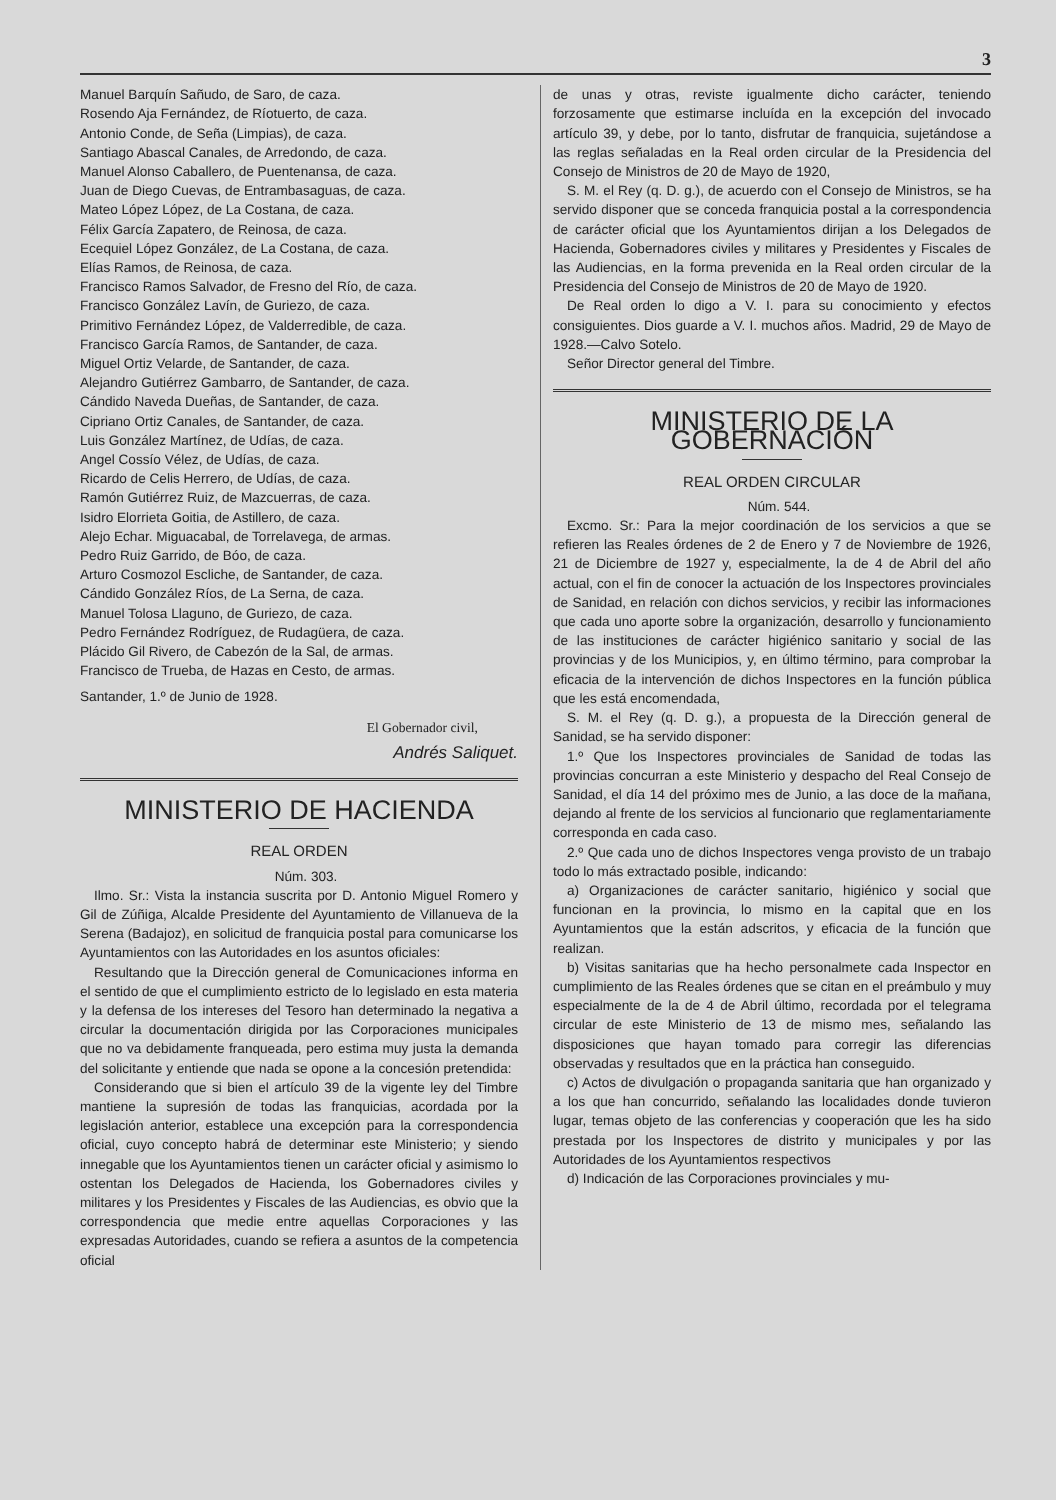3
Manuel Barquín Sañudo, de Saro, de caza.
Rosendo Aja Fernández, de Ríotuerto, de caza.
Antonio Conde, de Seña (Limpias), de caza.
Santiago Abascal Canales, de Arredondo, de caza.
Manuel Alonso Caballero, de Puentenansa, de caza.
Juan de Diego Cuevas, de Entrambasaguas, de caza.
Mateo López López, de La Costana, de caza.
Félix García Zapatero, de Reinosa, de caza.
Ecequiel López González, de La Costana, de caza.
Elías Ramos, de Reinosa, de caza.
Francisco Ramos Salvador, de Fresno del Río, de caza.
Francisco González Lavín, de Guriezo, de caza.
Primitivo Fernández López, de Valderredible, de caza.
Francisco García Ramos, de Santander, de caza.
Miguel Ortiz Velarde, de Santander, de caza.
Alejandro Gutiérrez Gambarro, de Santander, de caza.
Cándido Naveda Dueñas, de Santander, de caza.
Cipriano Ortiz Canales, de Santander, de caza.
Luis González Martínez, de Udías, de caza.
Angel Cossío Vélez, de Udías, de caza.
Ricardo de Celis Herrero, de Udías, de caza.
Ramón Gutiérrez Ruiz, de Mazcuerras, de caza.
Isidro Elorrieta Goitia, de Astillero, de caza.
Alejo Echar. Miguacabal, de Torrelavega, de armas.
Pedro Ruiz Garrido, de Bóo, de caza.
Arturo Cosmozol Escliche, de Santander, de caza.
Cándido González Ríos, de La Serna, de caza.
Manuel Tolosa Llaguno, de Guriezo, de caza.
Pedro Fernández Rodríguez, de Rudagüera, de caza.
Plácido Gil Rivero, de Cabezón de la Sal, de armas.
Francisco de Trueba, de Hazas en Cesto, de armas.
Santander, 1.º de Junio de 1928.
El Gobernador civil,
Andrés Saliquet.
MINISTERIO DE HACIENDA
REAL ORDEN
Núm. 303.
Ilmo. Sr.: Vista la instancia suscrita por D. Antonio Miguel Romero y Gil de Zúñiga, Alcalde Presidente del Ayuntamiento de Villanueva de la Serena (Badajoz), en solicitud de franquicia postal para comunicarse los Ayuntamientos con las Autoridades en los asuntos oficiales:
Resultando que la Dirección general de Comunicaciones informa en el sentido de que el cumplimiento estricto de lo legislado en esta materia y la defensa de los intereses del Tesoro han determinado la negativa a circular la documentación dirigida por las Corporaciones municipales que no va debidamente franqueada, pero estima muy justa la demanda del solicitante y entiende que nada se opone a la concesión pretendida:
Considerando que si bien el artículo 39 de la vigente ley del Timbre mantiene la supresión de todas las franquicias, acordada por la legislación anterior, establece una excepción para la correspondencia oficial, cuyo concepto habrá de determinar este Ministerio; y siendo innegable que los Ayuntamientos tienen un carácter oficial y asimismo lo ostentan los Delegados de Hacienda, los Gobernadores civiles y militares y los Presidentes y Fiscales de las Audiencias, es obvio que la correspondencia que medie entre aquellas Corporaciones y las expresadas Autoridades, cuando se refiera a asuntos de la competencia oficial
de unas y otras, reviste igualmente dicho carácter, teniendo forzosamente que estimarse incluída en la excepción del invocado artículo 39, y debe, por lo tanto, disfrutar de franquicia, sujetándose a las reglas señaladas en la Real orden circular de la Presidencia del Consejo de Ministros de 20 de Mayo de 1920,
S. M. el Rey (q. D. g.), de acuerdo con el Consejo de Ministros, se ha servido disponer que se conceda franquicia postal a la correspondencia de carácter oficial que los Ayuntamientos dirijan a los Delegados de Hacienda, Gobernadores civiles y militares y Presidentes y Fiscales de las Audiencias, en la forma prevenida en la Real orden circular de la Presidencia del Consejo de Ministros de 20 de Mayo de 1920.
De Real orden lo digo a V. I. para su conocimiento y efectos consiguientes. Dios guarde a V. I. muchos años. Madrid, 29 de Mayo de 1928.—Calvo Sotelo.
Señor Director general del Timbre.
MINISTERIO DE LA GOBERNACIÓN
REAL ORDEN CIRCULAR
Núm. 544.
Excmo. Sr.: Para la mejor coordinación de los servicios a que se refieren las Reales órdenes de 2 de Enero y 7 de Noviembre de 1926, 21 de Diciembre de 1927 y, especialmente, la de 4 de Abril del año actual, con el fin de conocer la actuación de los Inspectores provinciales de Sanidad, en relación con dichos servicios, y recibir las informaciones que cada uno aporte sobre la organización, desarrollo y funcionamiento de las instituciones de carácter higiénico sanitario y social de las provincias y de los Municipios, y, en último término, para comprobar la eficacia de la intervención de dichos Inspectores en la función pública que les está encomendada,
S. M. el Rey (q. D. g.), a propuesta de la Dirección general de Sanidad, se ha servido disponer:
1.º Que los Inspectores provinciales de Sanidad de todas las provincias concurran a este Ministerio y despacho del Real Consejo de Sanidad, el día 14 del próximo mes de Junio, a las doce de la mañana, dejando al frente de los servicios al funcionario que reglamentariamente corresponda en cada caso.
2.º Que cada uno de dichos Inspectores venga provisto de un trabajo todo lo más extractado posible, indicando:
a) Organizaciones de carácter sanitario, higiénico y social que funcionan en la provincia, lo mismo en la capital que en los Ayuntamientos que la están adscritos, y eficacia de la función que realizan.
b) Visitas sanitarias que ha hecho personalmete cada Inspector en cumplimiento de las Reales órdenes que se citan en el preámbulo y muy especialmente de la de 4 de Abril último, recordada por el telegrama circular de este Ministerio de 13 de mismo mes, señalando las disposiciones que hayan tomado para corregir las diferencias observadas y resultados que en la práctica han conseguido.
c) Actos de divulgación o propaganda sanitaria que han organizado y a los que han concurrido, señalando las localidades donde tuvieron lugar, temas objeto de las conferencias y cooperación que les ha sido prestada por los Inspectores de distrito y municipales y por las Autoridades de los Ayuntamientos respectivos
d) Indicación de las Corporaciones provinciales y mu-